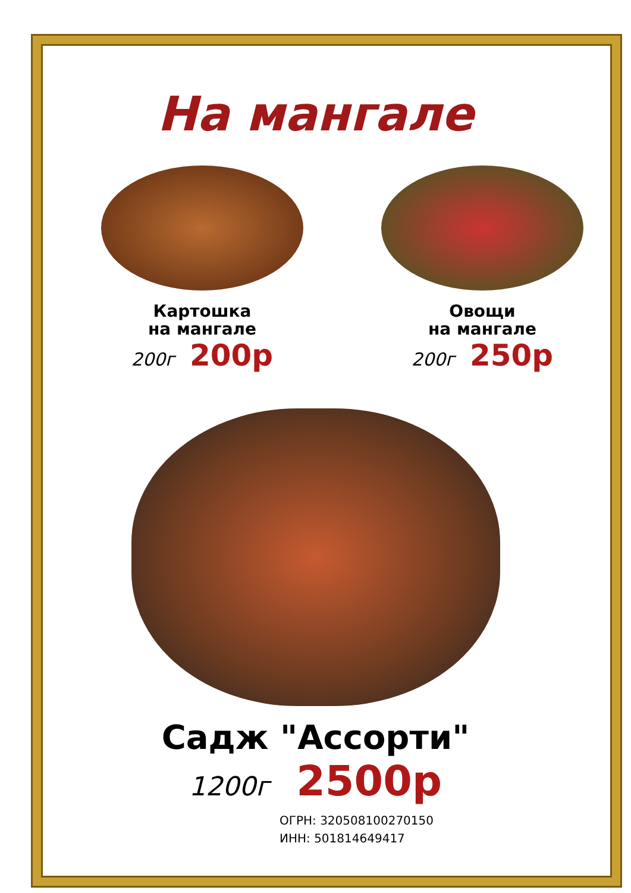На мангале
Картошка
на мангале
200г 200р
Овощи
на мангале
200г 250р
Садж "Ассорти"
1200г 2500р
ОГРН: 320508100270150
ИНН: 501814649417